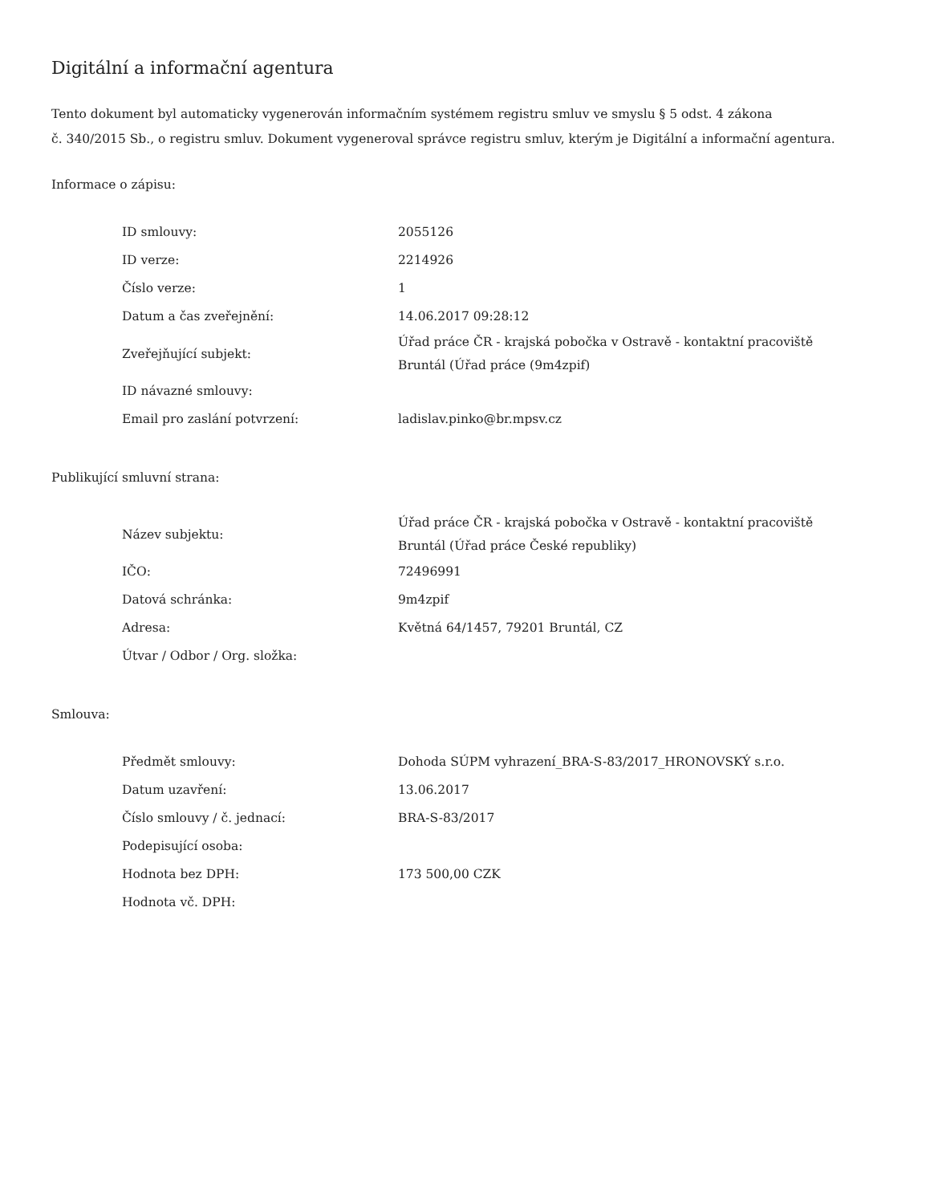Digitální a informační agentura
Tento dokument byl automaticky vygenerován informačním systémem registru smluv ve smyslu § 5 odst. 4 zákona
č. 340/2015 Sb., o registru smluv. Dokument vygeneroval správce registru smluv, kterým je Digitální a informační agentura.
Informace o zápisu:
| ID smlouvy: | 2055126 |
| ID verze: | 2214926 |
| Číslo verze: | 1 |
| Datum a čas zveřejnění: | 14.06.2017 09:28:12 |
| Zveřejňující subjekt: | Úřad práce ČR - krajská pobočka v Ostravě - kontaktní pracoviště Bruntál (Úřad práce (9m4zpif) |
| ID návazné smlouvy: | |
| Email pro zaslání potvrzení: | ladislav.pinko@br.mpsv.cz |
Publikující smluvní strana:
| Název subjektu: | Úřad práce ČR - krajská pobočka v Ostravě - kontaktní pracoviště Bruntál (Úřad práce České republiky) |
| IČO: | 72496991 |
| Datová schránka: | 9m4zpif |
| Adresa: | Květná 64/1457, 79201 Bruntál, CZ |
| Útvar / Odbor / Org. složka: | |
Smlouva:
| Předmět smlouvy: | Dohoda SÚPM vyhrazení_BRA-S-83/2017_HRONOVSKÝ s.r.o. |
| Datum uzavření: | 13.06.2017 |
| Číslo smlouvy / č. jednací: | BRA-S-83/2017 |
| Podepisující osoba: | |
| Hodnota bez DPH: | 173 500,00 CZK |
| Hodnota vč. DPH: | |